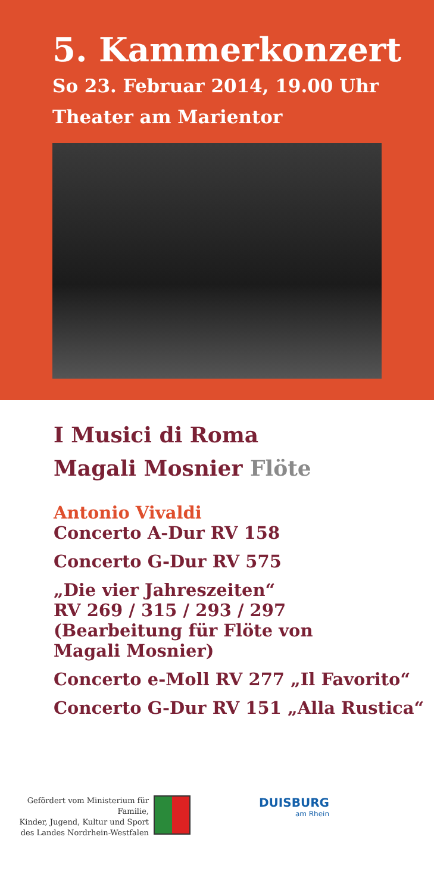5. Kammerkonzert
So 23. Februar 2014, 19.00 Uhr
Theater am Marientor
I Musici di Roma
Magali Mosnier Flöte
Antonio Vivaldi
Concerto A-Dur RV 158
Concerto G-Dur RV 575
„Die vier Jahreszeiten“
RV 269 / 315 / 293 / 297
(Bearbeitung für Flöte von
Magali Mosnier)
Concerto e-Moll RV 277 „Il Favorito“
Concerto G-Dur RV 151 „Alla Rustica“
Gefördert vom Ministerium für Familie,
Kinder, Jugend, Kultur und Sport
des Landes Nordrhein-Westfalen
DUISBURG
am Rhein